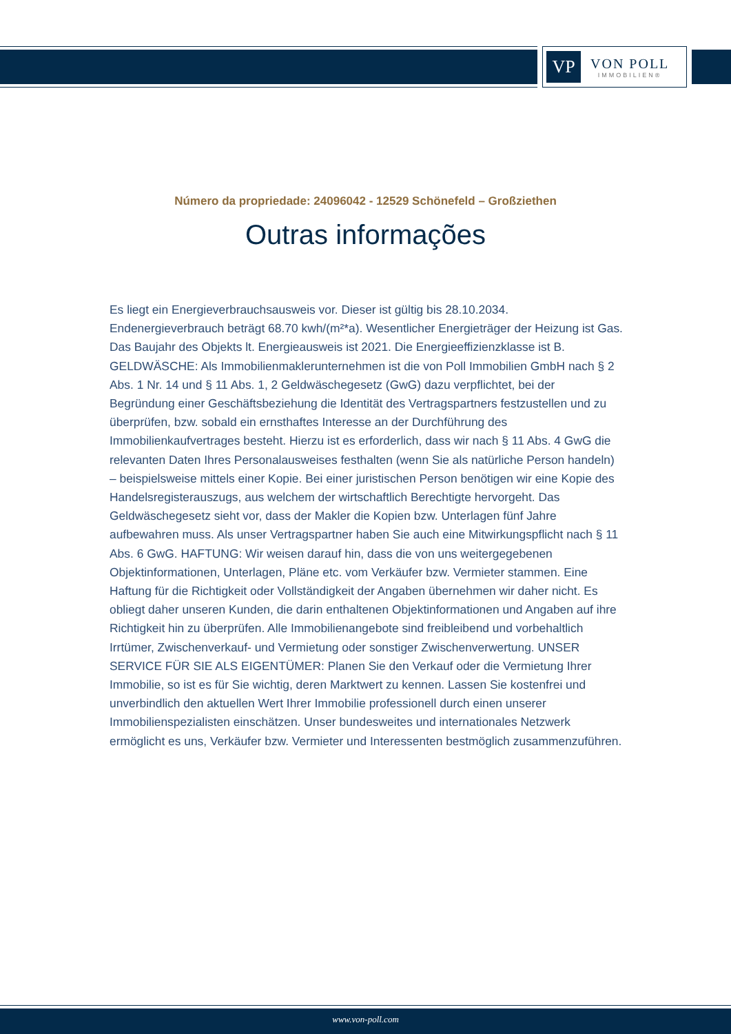VP
VON POLL
IMMOBILIEN®
Número da propriedade: 24096042 - 12529 Schönefeld – Großziethen
Outras informações
Es liegt ein Energieverbrauchsausweis vor. Dieser ist gültig bis 28.10.2034. Endenergieverbrauch beträgt 68.70 kwh/(m²*a). Wesentlicher Energieträger der Heizung ist Gas. Das Baujahr des Objekts lt. Energieausweis ist 2021. Die Energieeffizienzklasse ist B. GELDWÄSCHE: Als Immobilienmaklerunternehmen ist die von Poll Immobilien GmbH nach § 2 Abs. 1 Nr. 14 und § 11 Abs. 1, 2 Geldwäschegesetz (GwG) dazu verpflichtet, bei der Begründung einer Geschäftsbeziehung die Identität des Vertragspartners festzustellen und zu überprüfen, bzw. sobald ein ernsthaftes Interesse an der Durchführung des Immobilienkaufvertrages besteht. Hierzu ist es erforderlich, dass wir nach § 11 Abs. 4 GwG die relevanten Daten Ihres Personalausweises festhalten (wenn Sie als natürliche Person handeln) – beispielsweise mittels einer Kopie. Bei einer juristischen Person benötigen wir eine Kopie des Handelsregisterauszugs, aus welchem der wirtschaftlich Berechtigte hervorgeht. Das Geldwäschegesetz sieht vor, dass der Makler die Kopien bzw. Unterlagen fünf Jahre aufbewahren muss. Als unser Vertragspartner haben Sie auch eine Mitwirkungspflicht nach § 11 Abs. 6 GwG. HAFTUNG: Wir weisen darauf hin, dass die von uns weitergegebenen Objektinformationen, Unterlagen, Pläne etc. vom Verkäufer bzw. Vermieter stammen. Eine Haftung für die Richtigkeit oder Vollständigkeit der Angaben übernehmen wir daher nicht. Es obliegt daher unseren Kunden, die darin enthaltenen Objektinformationen und Angaben auf ihre Richtigkeit hin zu überprüfen. Alle Immobilienangebote sind freibleibend und vorbehaltlich Irrtümer, Zwischenverkauf- und Vermietung oder sonstiger Zwischenverwertung. UNSER SERVICE FÜR SIE ALS EIGENTÜMER: Planen Sie den Verkauf oder die Vermietung Ihrer Immobilie, so ist es für Sie wichtig, deren Marktwert zu kennen. Lassen Sie kostenfrei und unverbindlich den aktuellen Wert Ihrer Immobilie professionell durch einen unserer Immobilienspezialisten einschätzen. Unser bundesweites und internationales Netzwerk ermöglicht es uns, Verkäufer bzw. Vermieter und Interessenten bestmöglich zusammenzuführen.
www.von-poll.com